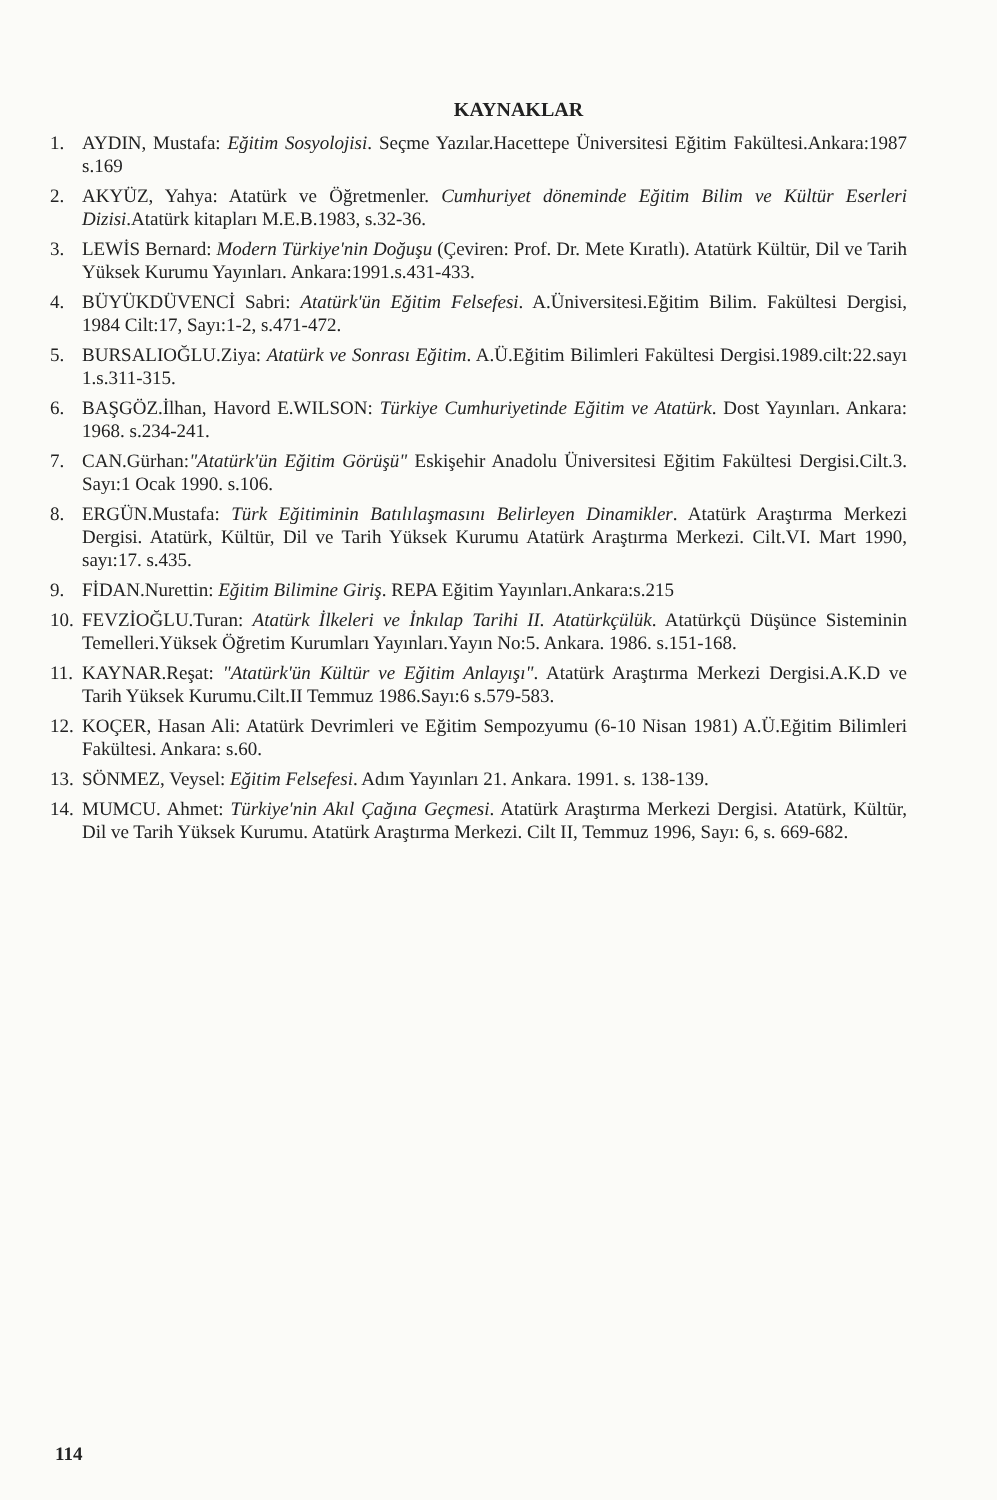KAYNAKLAR
1. AYDIN, Mustafa: Eğitim Sosyolojisi. Seçme Yazılar.Hacettepe Üniversitesi Eğitim Fakültesi.Ankara:1987 s.169
2. AKYÜZ, Yahya: Atatürk ve Öğretmenler. Cumhuriyet döneminde Eğitim Bilim ve Kültür Eserleri Dizisi.Atatürk kitapları M.E.B.1983, s.32-36.
3. LEWİS Bernard: Modern Türkiye'nin Doğuşu (Çeviren: Prof. Dr. Mete Kıratlı). Atatürk Kültür, Dil ve Tarih Yüksek Kurumu Yayınları. Ankara:1991.s.431-433.
4. BÜYÜKDÜVENCİ Sabri: Atatürk'ün Eğitim Felsefesi. A.Üniversitesi.Eğitim Bilim. Fakültesi Dergisi, 1984 Cilt:17, Sayı:1-2, s.471-472.
5. BURSALIOĞLU.Ziya: Atatürk ve Sonrası Eğitim. A.Ü.Eğitim Bilimleri Fakültesi Dergisi.1989.cilt:22.sayı 1.s.311-315.
6. BAŞGÖZ.İlhan, Havord E.WILSON: Türkiye Cumhuriyetinde Eğitim ve Atatürk. Dost Yayınları. Ankara: 1968. s.234-241.
7. CAN.Gürhan:"Atatürk'ün Eğitim Görüşü" Eskişehir Anadolu Üniversitesi Eğitim Fakültesi Dergisi.Cilt.3. Sayı:1 Ocak 1990. s.106.
8. ERGÜN.Mustafa: Türk Eğitiminin Batılılaşmasını Belirleyen Dinamikler. Atatürk Araştırma Merkezi Dergisi. Atatürk, Kültür, Dil ve Tarih Yüksek Kurumu Atatürk Araştırma Merkezi. Cilt.VI. Mart 1990, sayı:17. s.435.
9. FİDAN.Nurettin: Eğitim Bilimine Giriş. REPA Eğitim Yayınları.Ankara:s.215
10. FEVZİOĞLU.Turan: Atatürk İlkeleri ve İnkılap Tarihi II. Atatürkçülük. Atatürkçü Düşünce Sisteminin Temelleri.Yüksek Öğretim Kurumları Yayınları.Yayın No:5. Ankara. 1986. s.151-168.
11. KAYNAR.Reşat: "Atatürk'ün Kültür ve Eğitim Anlayışı". Atatürk Araştırma Merkezi Dergisi.A.K.D ve Tarih Yüksek Kurumu.Cilt.II Temmuz 1986.Sayı:6 s.579-583.
12. KOÇER, Hasan Ali: Atatürk Devrimleri ve Eğitim Sempozyumu (6-10 Nisan 1981) A.Ü.Eğitim Bilimleri Fakültesi. Ankara: s.60.
13. SÖNMEZ, Veysel: Eğitim Felsefesi. Adım Yayınları 21. Ankara. 1991. s. 138-139.
14. MUMCU. Ahmet: Türkiye'nin Akıl Çağına Geçmesi. Atatürk Araştırma Merkezi Dergisi. Atatürk, Kültür, Dil ve Tarih Yüksek Kurumu. Atatürk Araştırma Merkezi. Cilt II, Temmuz 1996, Sayı: 6, s. 669-682.
114